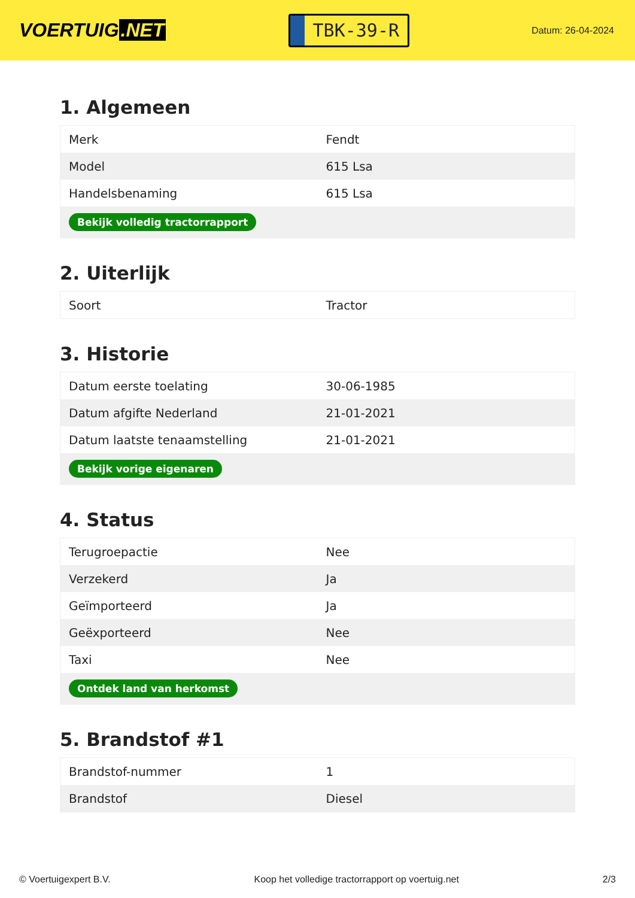VOERTUIG.NET
TBK-39-R
Datum: 26-04-2024
1. Algemeen
| Merk | Fendt |
| Model | 615 Lsa |
| Handelsbenaming | 615 Lsa |
| Bekijk volledig tractorrapport | |
2. Uiterlijk
| Soort | Tractor |
3. Historie
| Datum eerste toelating | 30-06-1985 |
| Datum afgifte Nederland | 21-01-2021 |
| Datum laatste tenaamstelling | 21-01-2021 |
| Bekijk vorige eigenaren | |
4. Status
| Terugroepactie | Nee |
| Verzekerd | Ja |
| Geïmporteerd | Ja |
| Geëxporteerd | Nee |
| Taxi | Nee |
| Ontdek land van herkomst | |
5. Brandstof #1
| Brandstof-nummer | 1 |
| Brandstof | Diesel |
© Voertuigexpert B.V. Koop het volledige tractorrapport op voertuig.net 2/3